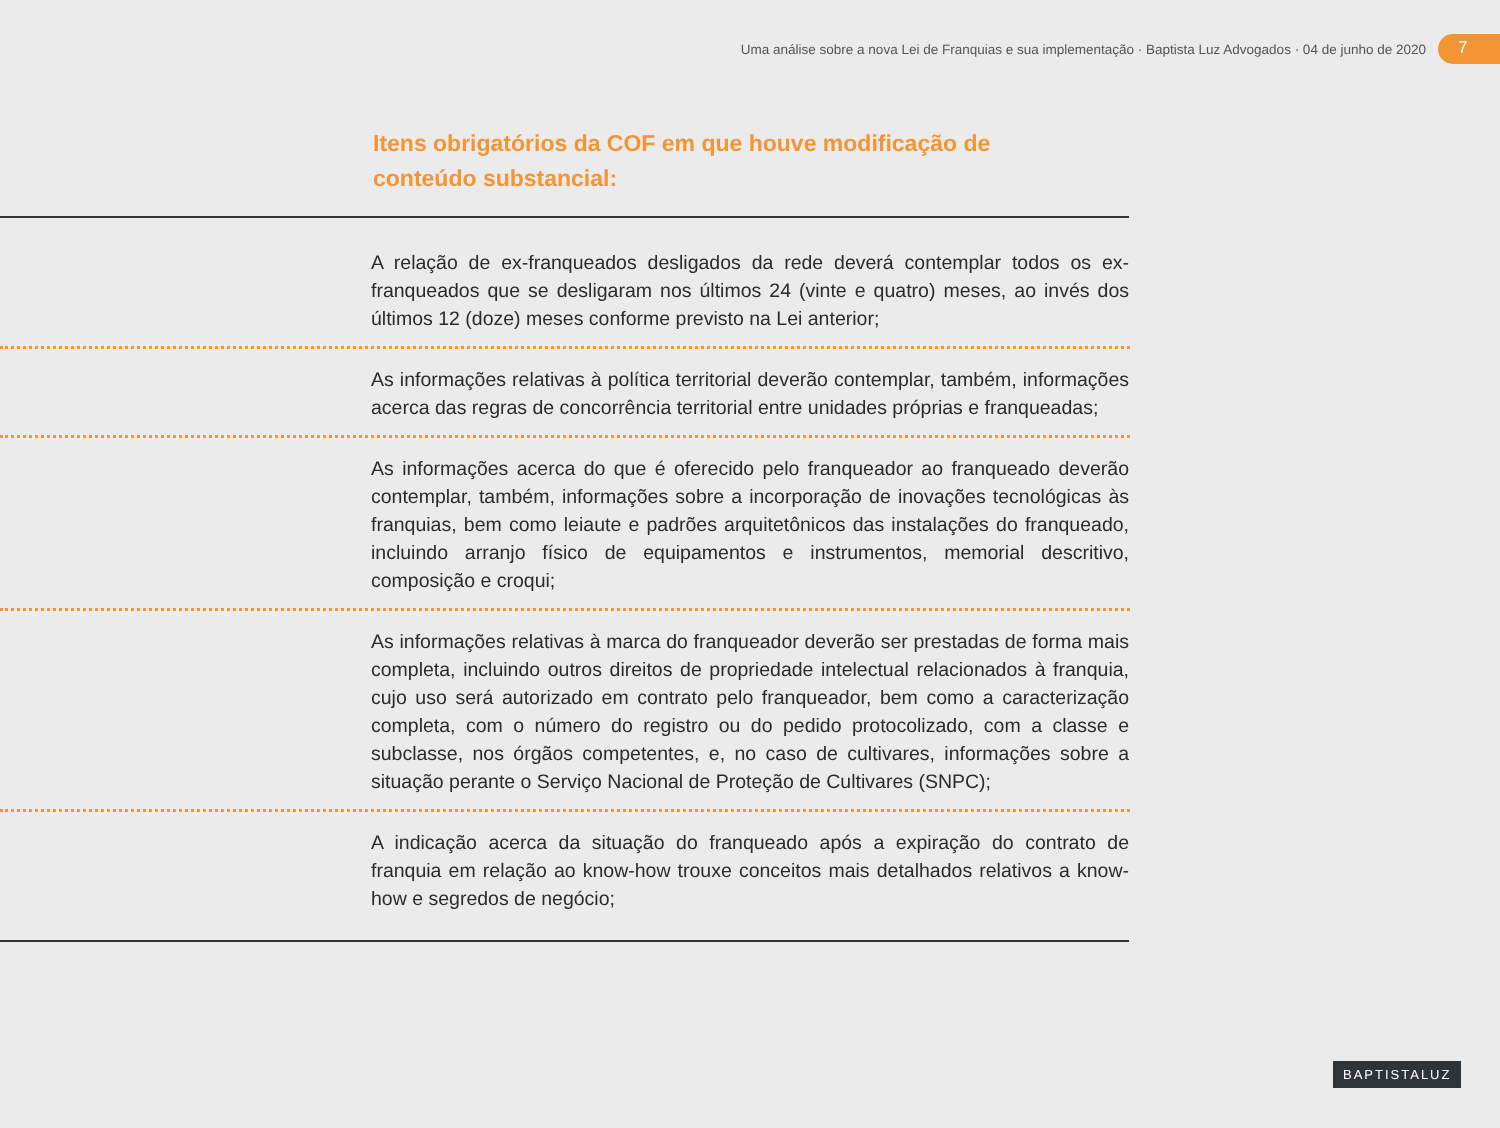Uma análise sobre a nova Lei de Franquias e sua implementação · Baptista Luz Advogados · 04 de junho de 2020
7
Itens obrigatórios da COF em que houve modificação de conteúdo substancial:
A relação de ex-franqueados desligados da rede deverá contemplar todos os ex-franqueados que se desligaram nos últimos 24 (vinte e quatro) meses, ao invés dos últimos 12 (doze) meses conforme previsto na Lei anterior;
As informações relativas à política territorial deverão contemplar, também, informações acerca das regras de concorrência territorial entre unidades próprias e franqueadas;
As informações acerca do que é oferecido pelo franqueador ao franqueado deverão contemplar, também, informações sobre a incorporação de inovações tecnológicas às franquias, bem como leiaute e padrões arquitetônicos das instalações do franqueado, incluindo arranjo físico de equipamentos e instrumentos, memorial descritivo, composição e croqui;
As informações relativas à marca do franqueador deverão ser prestadas de forma mais completa, incluindo outros direitos de propriedade intelectual relacionados à franquia, cujo uso será autorizado em contrato pelo franqueador, bem como a caracterização completa, com o número do registro ou do pedido protocolizado, com a classe e subclasse, nos órgãos competentes, e, no caso de cultivares, informações sobre a situação perante o Serviço Nacional de Proteção de Cultivares (SNPC);
A indicação acerca da situação do franqueado após a expiração do contrato de franquia em relação ao know-how trouxe conceitos mais detalhados relativos a know-how e segredos de negócio;
BAPTISTALUZ